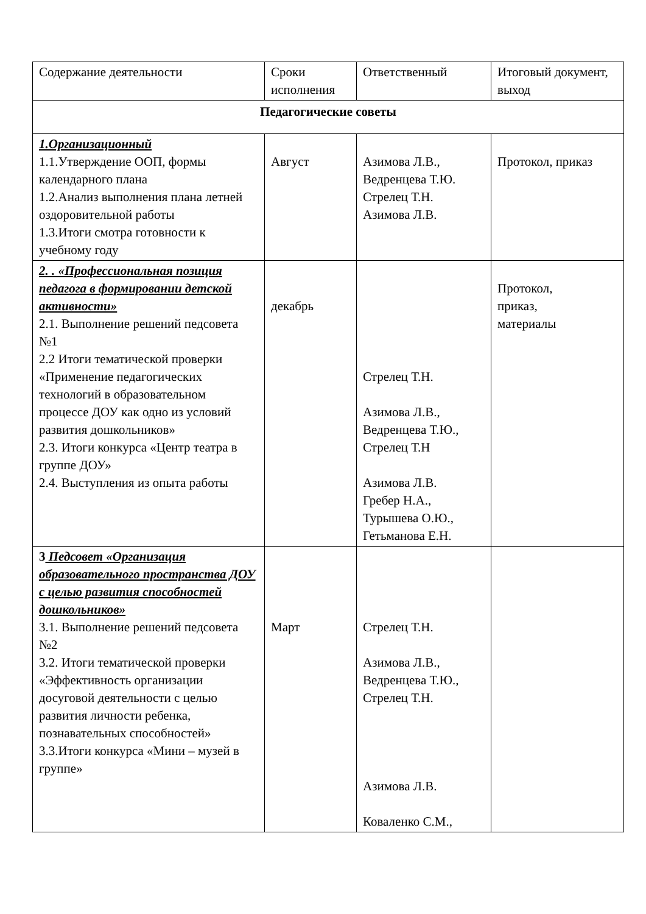| Содержание деятельности | Сроки исполнения | Ответственный | Итоговый документ, выход |
| Педагогические советы | | | |
| 1.Организационный 1.1.Утверждение ООП, формы календарного плана 1.2.Анализ выполнения плана летней оздоровительной работы 1.3.Итоги смотра готовности к учебному году | Август | Азимова Л.В., Ведренцева Т.Ю. Стрелец Т.Н. Азимова Л.В. | Протокол, приказ |
| 2. . «Профессиональная позиция педагога в формировании детской активности» 2.1. Выполнение решений педсовета №1 2.2 Итоги тематической проверки «Применение педагогических технологий в образовательном процессе ДОУ как одно из условий развития дошкольников» 2.3. Итоги конкурса «Центр театра в группе ДОУ» 2.4. Выступления из опыта работы | декабрь | Стрелец Т.Н. Азимова Л.В., Ведренцева Т.Ю., Стрелец Т.Н Азимова Л.В. Гребер Н.А., Турышева О.Ю., Гетьманова Е.Н. | Протокол, приказ, материалы |
| 3 Педсовет «Организация образовательного пространства ДОУ с целью развития способностей дошкольников» 3.1. Выполнение решений педсовета №2 3.2. Итоги тематической проверки «Эффективность организации досуговой деятельности с целью развития личности ребенка, познавательных способностей» 3.3.Итоги конкурса «Мини – музей в группе» | Март | Стрелец Т.Н. Азимова Л.В., Ведренцева Т.Ю., Стрелец Т.Н. Азимова Л.В. Коваленко С.М., | |